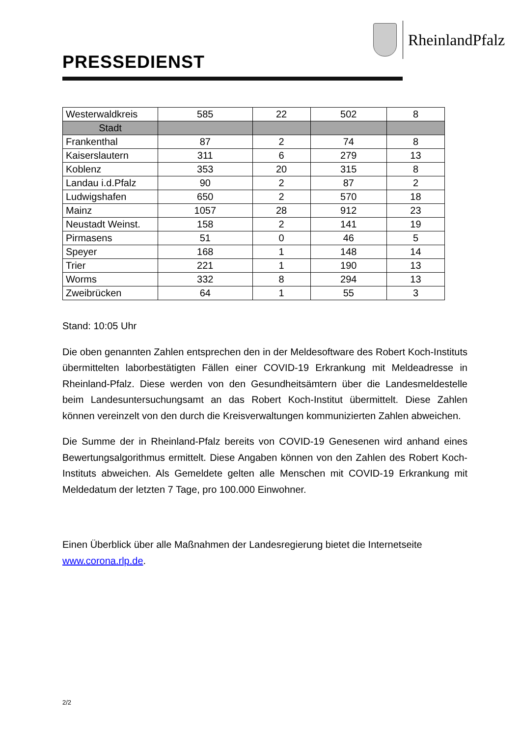RheinlandPfalz
PRESSEDIENST
| Westerwaldkreis | 585 | 22 | 502 | 8 |
| Stadt | | | | |
| Frankenthal | 87 | 2 | 74 | 8 |
| Kaiserslautern | 311 | 6 | 279 | 13 |
| Koblenz | 353 | 20 | 315 | 8 |
| Landau i.d.Pfalz | 90 | 2 | 87 | 2 |
| Ludwigshafen | 650 | 2 | 570 | 18 |
| Mainz | 1057 | 28 | 912 | 23 |
| Neustadt Weinst. | 158 | 2 | 141 | 19 |
| Pirmasens | 51 | 0 | 46 | 5 |
| Speyer | 168 | 1 | 148 | 14 |
| Trier | 221 | 1 | 190 | 13 |
| Worms | 332 | 8 | 294 | 13 |
| Zweibrücken | 64 | 1 | 55 | 3 |
Stand: 10:05 Uhr
Die oben genannten Zahlen entsprechen den in der Meldesoftware des Robert Koch-Instituts übermittelten laborbestätigten Fällen einer COVID-19 Erkrankung mit Meldeadresse in Rheinland-Pfalz. Diese werden von den Gesundheitsämtern über die Landesmeldestelle beim Landesuntersuchungsamt an das Robert Koch-Institut übermittelt. Diese Zahlen können vereinzelt von den durch die Kreisverwaltungen kommunizierten Zahlen abweichen.
Die Summe der in Rheinland-Pfalz bereits von COVID-19 Genesenen wird anhand eines Bewertungsalgorithmus ermittelt. Diese Angaben können von den Zahlen des Robert Koch-Instituts abweichen. Als Gemeldete gelten alle Menschen mit COVID-19 Erkrankung mit Meldedatum der letzten 7 Tage, pro 100.000 Einwohner.
Einen Überblick über alle Maßnahmen der Landesregierung bietet die Internetseite www.corona.rlp.de.
2/2